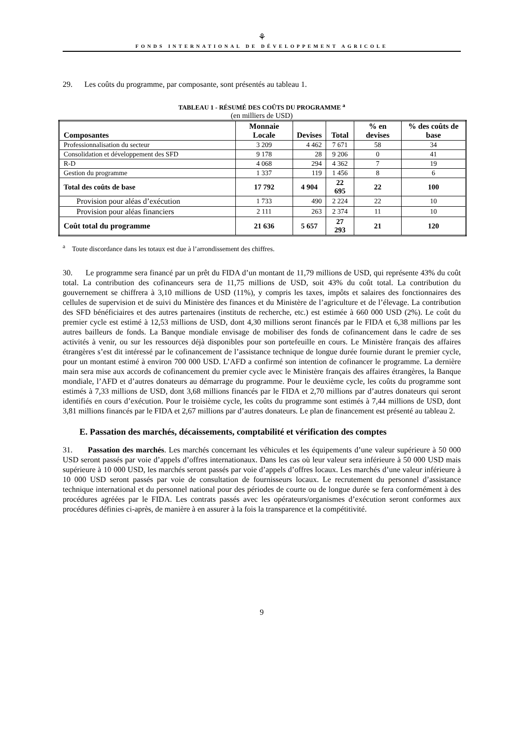⚘
FONDS INTERNATIONAL DE DÉVELOPPEMENT AGRICOLE
29. Les coûts du programme, par composante, sont présentés au tableau 1.
TABLEAU 1 - RÉSUMÉ DES COÛTS DU PROGRAMME <sup>a</sup>
(en milliers de USD)
| Composantes | Monnaie Locale | Devises | Total | % en devises | % des coûts de base |
| --- | --- | --- | --- | --- | --- |
| Professionnalisation du secteur | 3 209 | 4 462 | 7 671 | 58 | 34 |
| Consolidation et développement des SFD | 9 178 | 28 | 9 206 | 0 | 41 |
| R-D | 4 068 | 294 | 4 362 | 7 | 19 |
| Gestion du programme | 1 337 | 119 | 1 456 | 8 | 6 |
| Total des coûts de base | 17 792 | 4 904 | 22 695 | 22 | 100 |
| Provision pour aléas d’exécution | 1 733 | 490 | 2 224 | 22 | 10 |
| Provision pour aléas financiers | 2 111 | 263 | 2 374 | 11 | 10 |
| Coût total du programme | 21 636 | 5 657 | 27 293 | 21 | 120 |
<sup>a</sup> Toute discordance dans les totaux est due à l’arrondissement des chiffres.
30. Le programme sera financé par un prêt du FIDA d’un montant de 11,79 millions de USD, qui représente 43% du coût total. La contribution des cofinanceurs sera de 11,75 millions de USD, soit 43% du coût total. La contribution du gouvernement se chiffrera à 3,10 millions de USD (11%), y compris les taxes, impôts et salaires des fonctionnaires des cellules de supervision et de suivi du Ministère des finances et du Ministère de l’agriculture et de l’élevage. La contribution des SFD bénéficiaires et des autres partenaires (instituts de recherche, etc.) est estimée à 660 000 USD (2%). Le coût du premier cycle est estimé à 12,53 millions de USD, dont 4,30 millions seront financés par le FIDA et 6,38 millions par les autres bailleurs de fonds. La Banque mondiale envisage de mobiliser des fonds de cofinancement dans le cadre de ses activités à venir, ou sur les ressources déjà disponibles pour son portefeuille en cours. Le Ministère français des affaires étrangères s’est dit intéressé par le cofinancement de l’assistance technique de longue durée fournie durant le premier cycle, pour un montant estimé à environ 700 000 USD. L’AFD a confirmé son intention de cofinancer le programme. La dernière main sera mise aux accords de cofinancement du premier cycle avec le Ministère français des affaires étrangères, la Banque mondiale, l’AFD et d’autres donateurs au démarrage du programme. Pour le deuxième cycle, les coûts du programme sont estimés à 7,33 millions de USD, dont 3,68 millions financés par le FIDA et 2,70 millions par d’autres donateurs qui seront identifiés en cours d’exécution. Pour le troisième cycle, les coûts du programme sont estimés à 7,44 millions de USD, dont 3,81 millions financés par le FIDA et 2,67 millions par d’autres donateurs. Le plan de financement est présenté au tableau 2.
E. Passation des marchés, décaissements, comptabilité et vérification des comptes
31. Passation des marchés. Les marchés concernant les véhicules et les équipements d’une valeur supérieure à 50 000 USD seront passés par voie d’appels d’offres internationaux. Dans les cas où leur valeur sera inférieure à 50 000 USD mais supérieure à 10 000 USD, les marchés seront passés par voie d’appels d’offres locaux. Les marchés d’une valeur inférieure à 10 000 USD seront passés par voie de consultation de fournisseurs locaux. Le recrutement du personnel d’assistance technique international et du personnel national pour des périodes de courte ou de longue durée se fera conformément à des procédures agréées par le FIDA. Les contrats passés avec les opérateurs/organismes d’exécution seront conformes aux procédures définies ci-après, de manière à en assurer à la fois la transparence et la compétitivité.
9